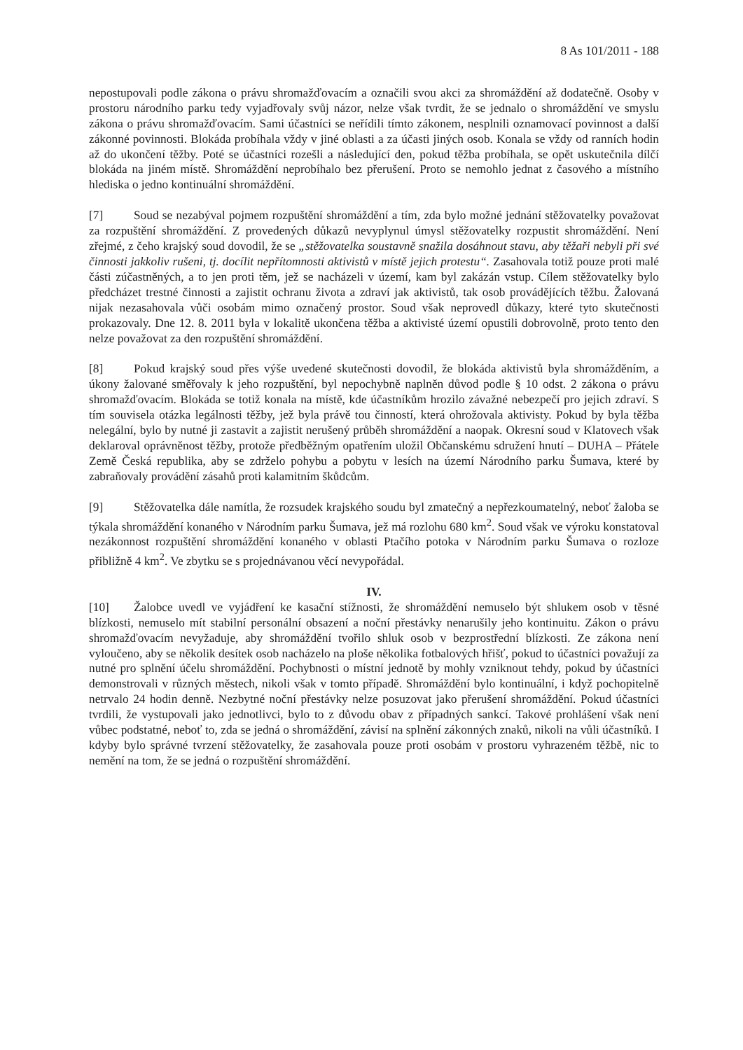8 As 101/2011 - 188
nepostupovali podle zákona o právu shromažďovacím a označili svou akci za shromáždění až dodatečně. Osoby v prostoru národního parku tedy vyjadřovaly svůj názor, nelze však tvrdit, že se jednalo o shromáždění ve smyslu zákona o právu shromažďovacím. Sami účastníci se neřídili tímto zákonem, nesplnili oznamovací povinnost a další zákonné povinnosti. Blokáda probíhala vždy v jiné oblasti a za účasti jiných osob. Konala se vždy od ranních hodin až do ukončení těžby. Poté se účastníci rozešli a následující den, pokud těžba probíhala, se opět uskutečnila dílčí blokáda na jiném místě. Shromáždění neprobíhalo bez přerušení. Proto se nemohlo jednat z časového a místního hlediska o jedno kontinuální shromáždění.
[7] Soud se nezabýval pojmem rozpuštění shromáždění a tím, zda bylo možné jednání stěžovatelky považovat za rozpuštění shromáždění. Z provedených důkazů nevyplynul úmysl stěžovatelky rozpustit shromáždění. Není zřejmé, z čeho krajský soud dovodil, že se „stěžovatelka soustavně snažila dosáhnout stavu, aby těžaři nebyli při své činnosti jakkoliv rušeni, tj. docílit nepřítomnosti aktivistů v místě jejich protestu“. Zasahovala totiž pouze proti malé části zúčastněných, a to jen proti těm, jež se nacházeli v území, kam byl zakázán vstup. Cílem stěžovatelky bylo předcházet trestné činnosti a zajistit ochranu života a zdraví jak aktivistů, tak osob provádějících těžbu. Žalovaná nijak nezasahovala vůči osobám mimo označený prostor. Soud však neprovedl důkazy, které tyto skutečnosti prokazovaly. Dne 12. 8. 2011 byla v lokalitě ukončena těžba a aktivisté území opustili dobrovolně, proto tento den nelze považovat za den rozpuštění shromáždění.
[8] Pokud krajský soud přes výše uvedené skutečnosti dovodil, že blokáda aktivistů byla shromážděním, a úkony žalované směřovaly k jeho rozpuštění, byl nepochybně naplněn důvod podle § 10 odst. 2 zákona o právu shromažďovacím. Blokáda se totiž konala na místě, kde účastníkům hrozilo závažné nebezpečí pro jejich zdraví. S tím souvisela otázka legálnosti těžby, jež byla právě tou činností, která ohrožovala aktivisty. Pokud by byla těžba nelegální, bylo by nutné ji zastavit a zajistit nerušený průběh shromáždění a naopak. Okresní soud v Klatovech však deklaroval oprávněnost těžby, protože předběžným opatřením uložil Občanskému sdružení hnutí – DUHA – Přátele Země Česká republika, aby se zdrželo pohybu a pobytu v lesích na území Národního parku Šumava, které by zabraňovaly provádění zásahů proti kalamitním škůdcům.
[9] Stěžovatelka dále namítla, že rozsudek krajského soudu byl zmatečný a nepřezkoumatelný, neboť žaloba se týkala shromáždění konaného v Národním parku Šumava, jež má rozlohu 680 km<sup>2</sup>. Soud však ve výroku konstatoval nezákonnost rozpuštění shromáždění konaného v oblasti Ptačího potoka v Národním parku Šumava o rozloze přibližně 4 km<sup>2</sup>. Ve zbytku se s projednávanou věcí nevypořádal.
IV.
[10] Žalobce uvedl ve vyjádření ke kasační stížnosti, že shromáždění nemuselo být shlukem osob v těsné blízkosti, nemuselo mít stabilní personální obsazení a noční přestávky nenarušily jeho kontinuitu. Zákon o právu shromažďovacím nevyžaduje, aby shromáždění tvořilo shluk osob v bezprostřední blízkosti. Ze zákona není vyloučeno, aby se několik desítek osob nacházelo na ploše několika fotbalových hřišť, pokud to účastníci považují za nutné pro splnění účelu shromáždění. Pochybnosti o místní jednotě by mohly vzniknout tehdy, pokud by účastníci demonstrovali v různých městech, nikoli však v tomto případě. Shromáždění bylo kontinuální, i když pochopitelně netrvalo 24 hodin denně. Nezbytné noční přestávky nelze posuzovat jako přerušení shromáždění. Pokud účastníci tvrdili, že vystupovali jako jednotlivci, bylo to z důvodu obav z případných sankcí. Takové prohlášení však není vůbec podstatné, neboť to, zda se jedná o shromáždění, závisí na splnění zákonných znaků, nikoli na vůli účastníků. I kdyby bylo správné tvrzení stěžovatelky, že zasahovala pouze proti osobám v prostoru vyhrazeném těžbě, nic to nemění na tom, že se jedná o rozpuštění shromáždění.